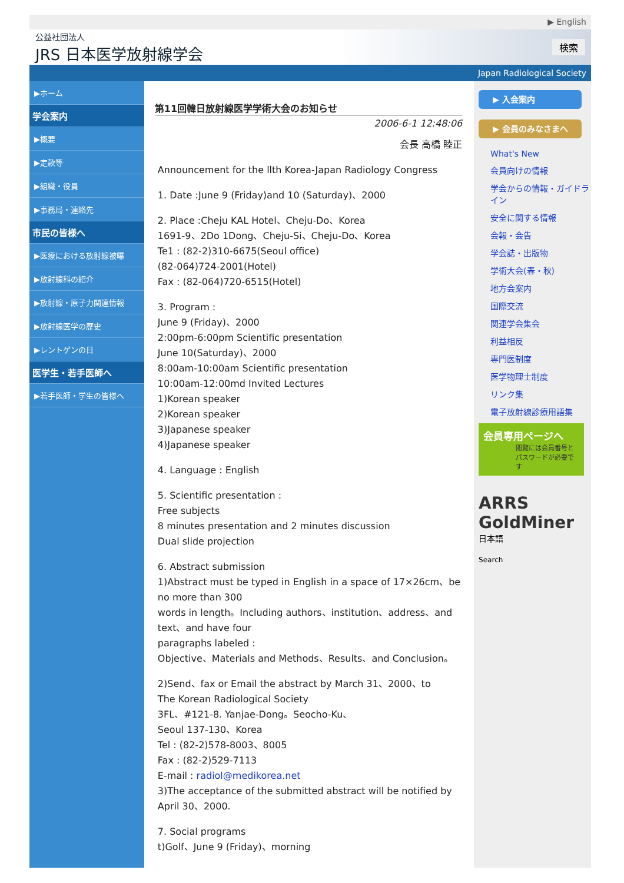▶ English
公益社団法人
JRS 日本医学放射線学会
検索
Japan Radiological Society
▶ホーム
学会案内
▶概要
▶定款等
▶組織・役員
▶事務局・連絡先
市民の皆様へ
▶医療における放射線被曝
▶放射線科の紹介
▶放射線・原子力関連情報
▶放射線医学の歴史
▶レントゲンの日
医学生・若手医師へ
▶若手医師・学生の皆様へ
第11回韓日放射線医学学術大会のお知らせ
2006-6-1 12:48:06
会長 高橋 睦正
Announcement for the llth Korea-Japan Radiology Congress
1. Date :June 9 (Friday)and 10 (Saturday)、2000
2. Place :Cheju KAL Hotel、Cheju-Do、Korea
1691-9、2Do 1Dong、Cheju-Si、Cheju-Do、Korea
Te1 : (82-2)310-6675(Seoul office)
(82-064)724-2001(Hotel)
Fax : (82-064)720-6515(Hotel)
3. Program :
June 9 (Friday)、2000
2:00pm-6:00pm Scientific presentation
June 10(Saturday)、2000
8:00am-10:00am Scientific presentation
10:00am-12:00md Invited Lectures
1)Korean speaker
2)Korean speaker
3)Japanese speaker
4)Japanese speaker
4. Language : English
5. Scientific presentation :
Free subjects
8 minutes presentation and 2 minutes discussion
Dual slide projection
6. Abstract submission
1)Abstract must be typed in English in a space of 17×26cm、be no more than 300
words in length。Including authors、institution、address、and text、and have four
paragraphs labeled :
Objective、Materials and Methods、Results、and Conclusion。
2)Send、fax or Email the abstract by March 31、2000、to
The Korean Radiological Society
3FL、#121-8. Yanjae-Dong。Seocho-Ku、
Seoul 137-130、Korea
Tel : (82-2)578-8003、8005
Fax : (82-2)529-7113
E-mail : radiol@medikorea.net
3)The acceptance of the submitted abstract will be notified by April 30、2000.
7. Social programs
t)Golf、June 9 (Friday)、morning
▶ 入会案内
▶ 会員のみなさまへ
What's New
会員向けの情報
学会からの情報・ガイドライン
安全に関する情報
会報・会告
学会誌・出版物
学術大会(春・秋)
地方会案内
国際交流
関連学会集会
利益相反
専門医制度
医学物理士制度
リンク集
電子放射線診療用語集
会員専用ページへ
閲覧には会員番号とパスワードが必要です
ARRS GoldMiner
日本語
Search